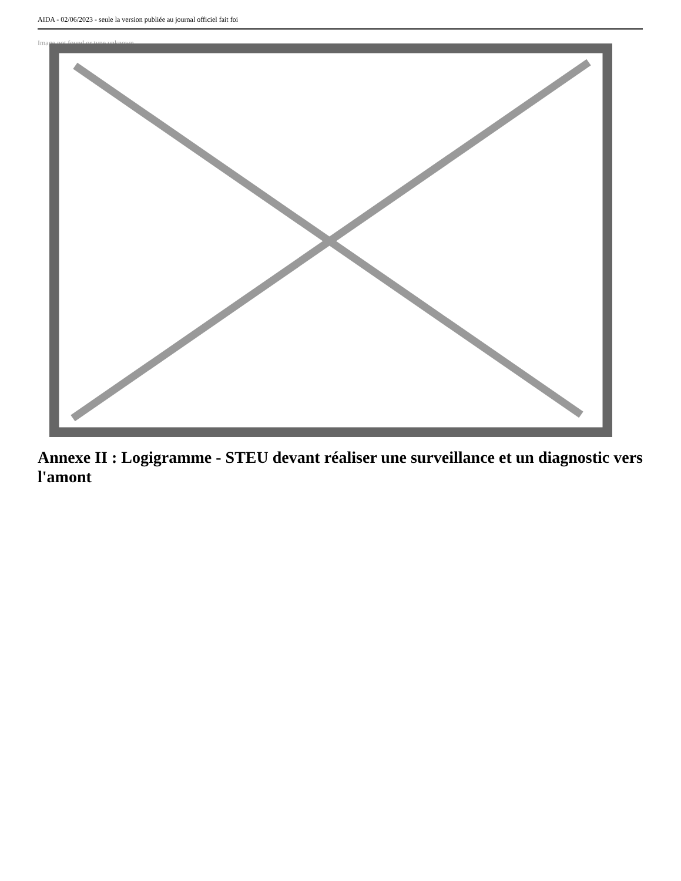AIDA - 02/06/2023 - seule la version publiée au journal officiel fait foi
Image not found or type unknown
Annexe II : Logigramme - STEU devant réaliser une surveillance et un diagnostic vers l'amont